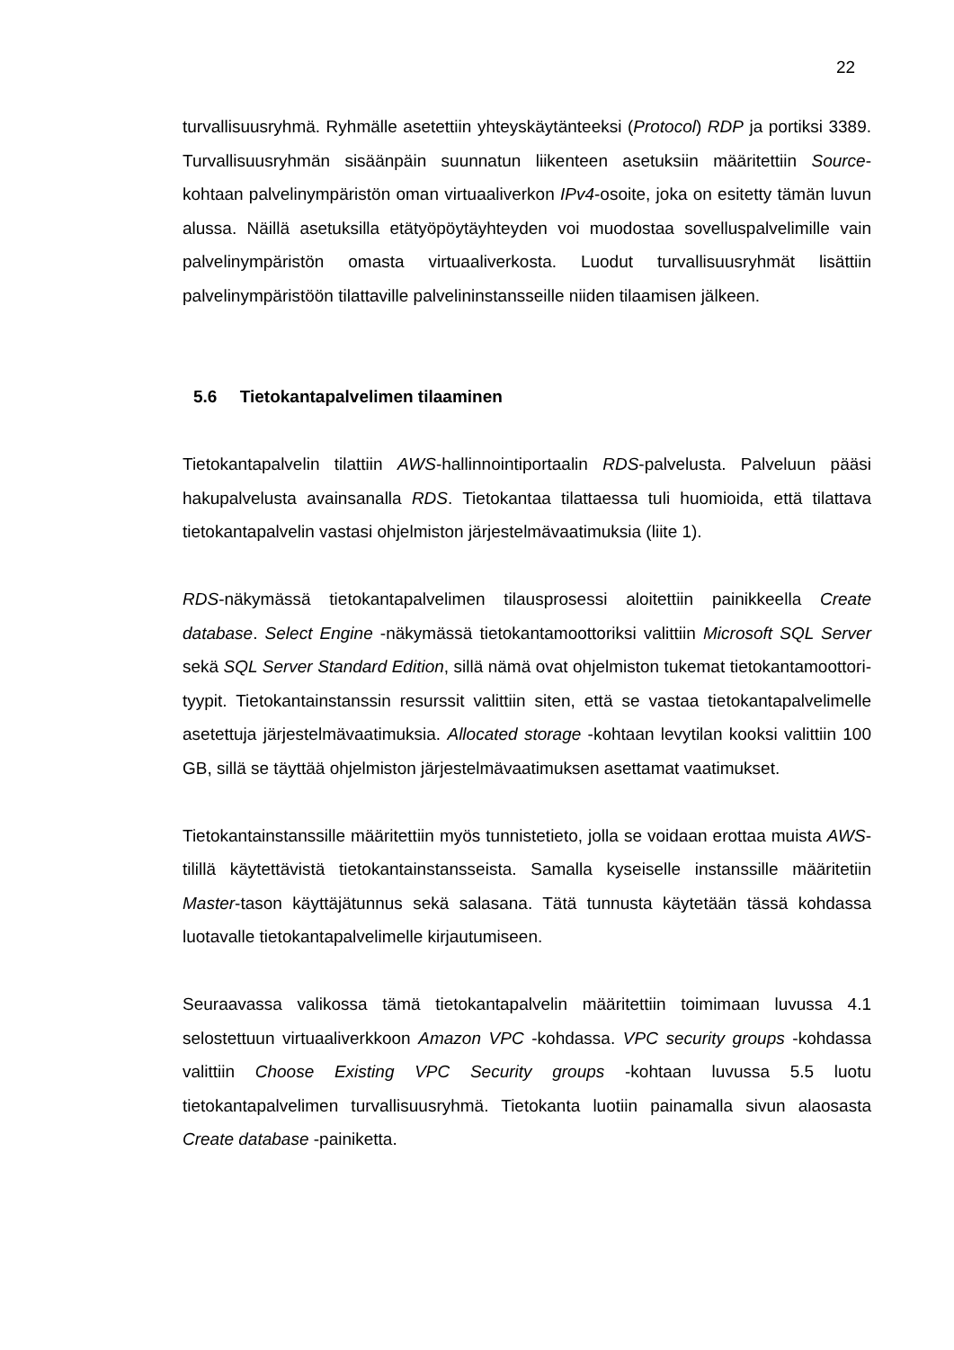22
turvallisuusryhmä. Ryhmälle asetettiin yhteyskäytänteeksi (Protocol) RDP ja portiksi 3389. Turvallisuusryhmän sisäänpäin suunnatun liikenteen asetuksiin määritettiin Source-kohtaan palvelinympäristön oman virtuaaliverkon IPv4-osoite, joka on esitetty tämän luvun alussa. Näillä asetuksilla etätyöpöytäyhteyden voi muodostaa sovelluspalvelimille vain palvelinympäristön omasta virtuaaliverkosta. Luodut turvallisuusryhmät lisättiin palvelinympäristöön tilattaville palvelininstansseille niiden tilaamisen jälkeen.
5.6 Tietokantapalvelimen tilaaminen
Tietokantapalvelin tilattiin AWS-hallinnointiportaalin RDS-palvelusta. Palveluun pääsi hakupalvelusta avainsanalla RDS. Tietokantaa tilattaessa tuli huomioida, että tilattava tietokantapalvelin vastasi ohjelmiston järjestelmävaatimuksia (liite 1).
RDS-näkymässä tietokantapalvelimen tilausprosessi aloitettiin painikkeella Create database. Select Engine -näkymässä tietokantamoottoriksi valittiin Microsoft SQL Server sekä SQL Server Standard Edition, sillä nämä ovat ohjelmiston tukemat tietokantamoottori-tyypit. Tietokantainstanssin resurssit valittiin siten, että se vastaa tietokantapalvelimelle asetettuja järjestelmävaatimuksia. Allocated storage -kohtaan levytilan kooksi valittiin 100 GB, sillä se täyttää ohjelmiston järjestelmävaatimuksen asettamat vaatimukset.
Tietokantainstanssille määritettiin myös tunnistetieto, jolla se voidaan erottaa muista AWS-tilillä käytettävistä tietokantainstansseista. Samalla kyseiselle instanssille määritetiin Master-tason käyttäjätunnus sekä salasana. Tätä tunnusta käytetään tässä kohdassa luotavalle tietokantapalvelimelle kirjautumiseen.
Seuraavassa valikossa tämä tietokantapalvelin määritettiin toimimaan luvussa 4.1 selostettuun virtuaaliverkkoon Amazon VPC -kohdassa. VPC security groups -kohdassa valittiin Choose Existing VPC Security groups -kohtaan luvussa 5.5 luotu tietokantapalvelimen turvallisuusryhmä. Tietokanta luotiin painamalla sivun alaosasta Create database -painiketta.